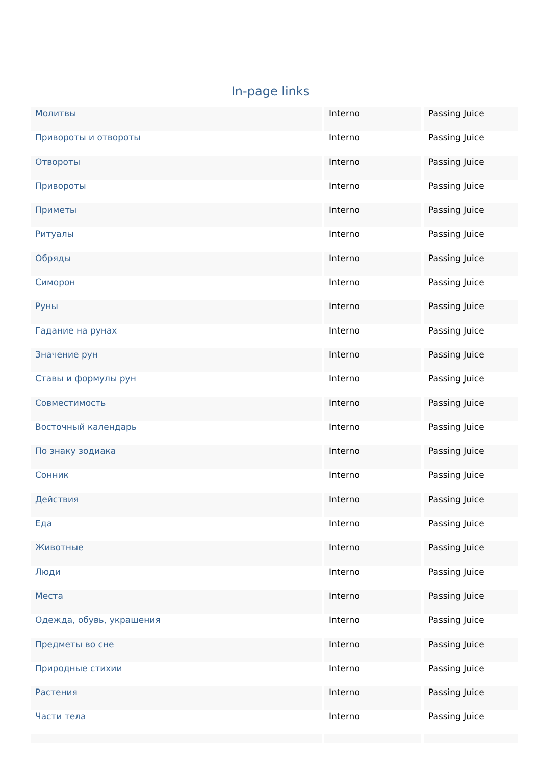In-page links
| Молитвы | Interno | Passing Juice |
| Привороты и отвороты | Interno | Passing Juice |
| Отвороты | Interno | Passing Juice |
| Привороты | Interno | Passing Juice |
| Приметы | Interno | Passing Juice |
| Ритуалы | Interno | Passing Juice |
| Обряды | Interno | Passing Juice |
| Симорон | Interno | Passing Juice |
| Руны | Interno | Passing Juice |
| Гадание на рунах | Interno | Passing Juice |
| Значение рун | Interno | Passing Juice |
| Ставы и формулы рун | Interno | Passing Juice |
| Совместимость | Interno | Passing Juice |
| Восточный календарь | Interno | Passing Juice |
| По знаку зодиака | Interno | Passing Juice |
| Сонник | Interno | Passing Juice |
| Действия | Interno | Passing Juice |
| Еда | Interno | Passing Juice |
| Животные | Interno | Passing Juice |
| Люди | Interno | Passing Juice |
| Места | Interno | Passing Juice |
| Одежда, обувь, украшения | Interno | Passing Juice |
| Предметы во сне | Interno | Passing Juice |
| Природные стихии | Interno | Passing Juice |
| Растения | Interno | Passing Juice |
| Части тела | Interno | Passing Juice |